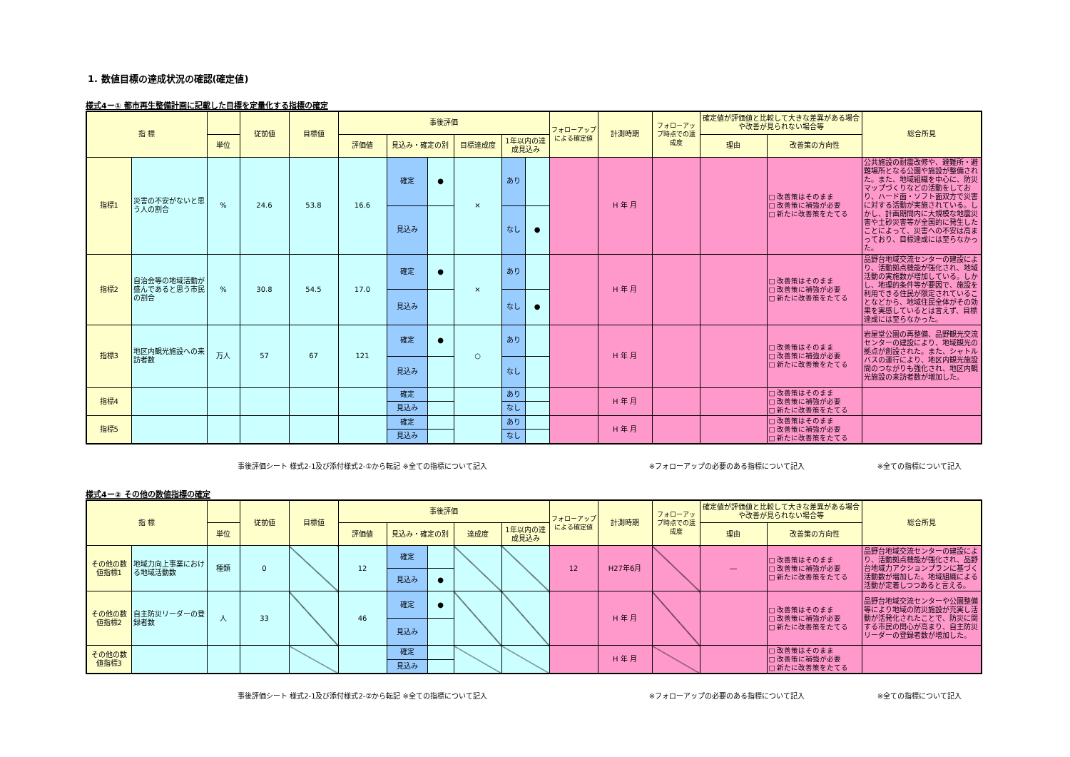1. 数値目標の達成状況の確認(確定値)
様式4ー① 都市再生整備計画に記載した目標を定量化する指標の確定
| 指 標 | | | 従前値 | 目標値 | 事後評価 | | | | | | フォローアップによる確定値 | 計測時期 | フォローアップ時点での達成度 | 確定値が評価値と比較して大きな差異がある場合や改善が見られない場合等 | | 総合所見 |
| --- | --- | --- | --- | --- | --- | --- | --- | --- | --- | --- | --- | --- | --- | --- | --- | --- |
| | | 単位 | | | 評価値 | 見込み・確定の別 | | 目標達成度 | 1年以内の達成見込み | | | | | 理由 | 改善策の方向性 | |
| 指標1 | 災害の不安がないと思う人の割合 | % | 24.6 | 53.8 | 16.6 | 確定 | ● | × | あり | | | H 年 月 | | | □ 改善策はそのまま □ 改善策に補強が必要 □ 新たに改善策をたてる | 公共施設の耐震改修や、避難所・避難場所となる公園や施設が整備された。また、地域組織を中心に、防災マップづくりなどの活動をしており、ハード面・ソフト面双方で災害に対する活動が実施されている。しかし、計画期間内に大規模な地震災害や土砂災害等が全国的に発生したことによって、災害への不安は高まっており、目標達成には至らなかった。 |
| | | | | | | 見込み | | | なし | ● | | | | | | |
| 指標2 | 自治会等の地域活動が盛んであると思う市民の割合 | % | 30.8 | 54.5 | 17.0 | 確定 | ● | × | あり | | | H 年 月 | | | □ 改善策はそのまま □ 改善策に補強が必要 □ 新たに改善策をたてる | 品野台地域交流センターの建設により、活動拠点機能が強化され、地域活動の実施数が増加している。しかし、地理的条件等が要因で、施設を利用できる住民が限定されていることなどから、地域住民全体がその効果を実感しているとは言えず、目標達成には至らなかった。 |
| | | | | | | 見込み | | | なし | ● | | | | | | |
| 指標3 | 地区内観光施設への来訪者数 | 万人 | 57 | 67 | 121 | 確定 | ● | ○ | あり | | | H 年 月 | | | □ 改善策はそのまま □ 改善策に補強が必要 □ 新たに改善策をたてる | 岩屋堂公園の再整備、品野観光交流センターの建設により、地域観光の拠点が創設された。また、シャトルバスの運行により、地区内観光施設間のつながりも強化され、地区内観光施設の来訪者数が増加した。 |
| | | | | | | 見込み | | | なし | | | | | | | |
| 指標4 | | | | | | 確定 | | | あり | | | H 年 月 | | | □ 改善策はそのまま □ 改善策に補強が必要 □ 新たに改善策をたてる | |
| | | | | | | 見込み | | | なし | | | | | | | |
| 指標5 | | | | | | 確定 | | | あり | | | H 年 月 | | | □ 改善策はそのまま □ 改善策に補強が必要 □ 新たに改善策をたてる | |
| | | | | | | 見込み | | | なし | | | | | | | |
事後評価シート 様式2-1及び添付様式2-①から転記 ※全ての指標について記入 ※フォローアップの必要のある指標について記入 ※全ての指標について記入
様式4ー② その他の数値指標の確定
| 指 標 | | | 従前値 | 目標値 | 事後評価 | | | | | フォローアップによる確定値 | 計測時期 | フォローアップ時点での達成度 | 確定値が評価値と比較して大きな差異がある場合や改善が見られない場合等 | | 総合所見 |
| --- | --- | --- | --- | --- | --- | --- | --- | --- | --- | --- | --- | --- | --- | --- | --- |
| | | 単位 | | | 評価値 | 見込み・確定の別 | | 達成度 | 1年以内の達成見込み | | | | 理由 | 改善策の方向性 | |
| その他の数値指標1 | 地域力向上事業における地域活動数 | 種類 | 0 | | 12 | 確定 | | | | 12 | H27年6月 | | ― | □ 改善策はそのまま □ 改善策に補強が必要 □ 新たに改善策をたてる | 品野台地域交流センターの建設により、活動拠点機能が強化され、品野台地域力アクションプランに基づく活動数が増加した。地域組織による活動が定着しつつあると言える。 |
| | | | | | | 見込み | ● | | | | | | | | |
| その他の数値指標2 | 自主防災リーダーの登録者数 | 人 | 33 | | 46 | 確定 | ● | | | | H 年 月 | | | □ 改善策はそのまま □ 改善策に補強が必要 □ 新たに改善策をたてる | 品野台地域交流センターや公園整備等により地域の防災施設が充実し活動が活発化されたことで、防災に関する市民の関心が高まり、自主防災リーダーの登録者数が増加した。 |
| | | | | | | 見込み | | | | | | | | | |
| その他の数値指標3 | | | | | | 確定 | | | | | H 年 月 | | | □ 改善策はそのまま □ 改善策に補強が必要 □ 新たに改善策をたてる | |
| | | | | | | 見込み | | | | | | | | | |
事後評価シート 様式2-1及び添付様式2-②から転記 ※全ての指標について記入 ※フォローアップの必要のある指標について記入 ※全ての指標について記入